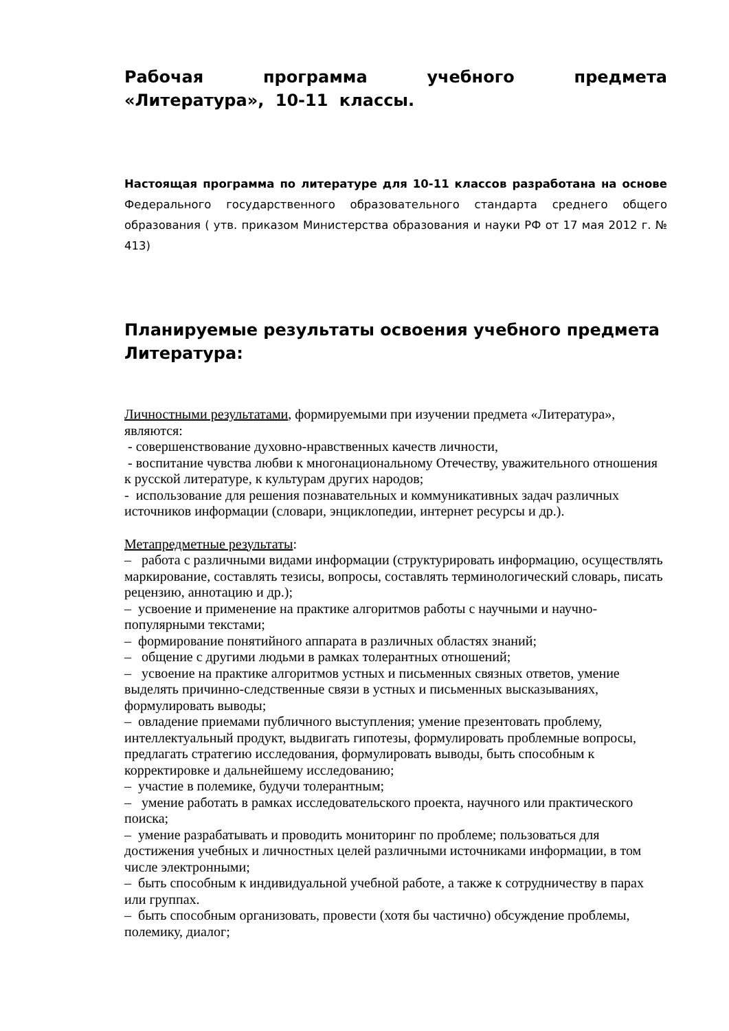Рабочая программа учебного предмета «Литература», 10-11 классы.
Настоящая программа по литературе для 10-11 классов разработана на основе Федерального государственного образовательного стандарта среднего общего образования ( утв. приказом Министерства образования и науки РФ от 17 мая 2012 г. № 413)
Планируемые результаты освоения учебного предмета Литература:
Личностными результатами, формируемыми при изучении предмета «Литература», являются:
- совершенствование духовно-нравственных качеств личности,
- воспитание чувства любви к многонациональному Отечеству, уважительного отношения к русской литературе, к культурам других народов;
- использование для решения познавательных и коммуникативных задач различных источников информации (словари, энциклопедии, интернет ресурсы и др.).
Метапредметные результаты:
– работа с различными видами информации (структурировать информацию, осуществлять маркирование, составлять тезисы, вопросы, составлять терминологический словарь, писать рецензию, аннотацию и др.);
– усвоение и применение на практике алгоритмов работы с научными и научно-популярными текстами;
– формирование понятийного аппарата в различных областях знаний;
– общение с другими людьми в рамках толерантных отношений;
– усвоение на практике алгоритмов устных и письменных связных ответов, умение выделять причинно-следственные связи в устных и письменных высказываниях, формулировать выводы;
– овладение приемами публичного выступления; умение презентовать проблему, интеллектуальный продукт, выдвигать гипотезы, формулировать проблемные вопросы,
предлагать стратегию исследования, формулировать выводы, быть способным к корректировке и дальнейшему исследованию;
– участие в полемике, будучи толерантным;
– умение работать в рамках исследовательского проекта, научного или практического поиска;
– умение разрабатывать и проводить мониторинг по проблеме; пользоваться для достижения учебных и личностных целей различными источниками информации, в том числе электронными;
– быть способным к индивидуальной учебной работе, а также к сотрудничеству в парах или группах.
– быть способным организовать, провести (хотя бы частично) обсуждение проблемы, полемику, диалог;